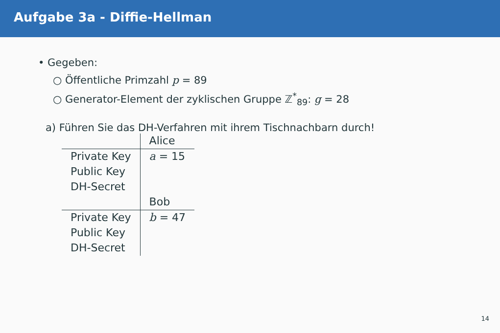Aufgabe 3a - Diffie-Hellman
• Gegeben:
○ Öffentliche Primzahl p = 89
○ Generator-Element der zyklischen Gruppe ℤ<sup>*</sup><sub>89</sub>: g = 28
a) Führen Sie das DH-Verfahren mit ihrem Tischnachbarn durch!
| | Alice |
| Private Key | a = 15 |
| Public Key | |
| DH-Secret | |
| | Bob |
| Private Key | b = 47 |
| Public Key | |
| DH-Secret | |
14